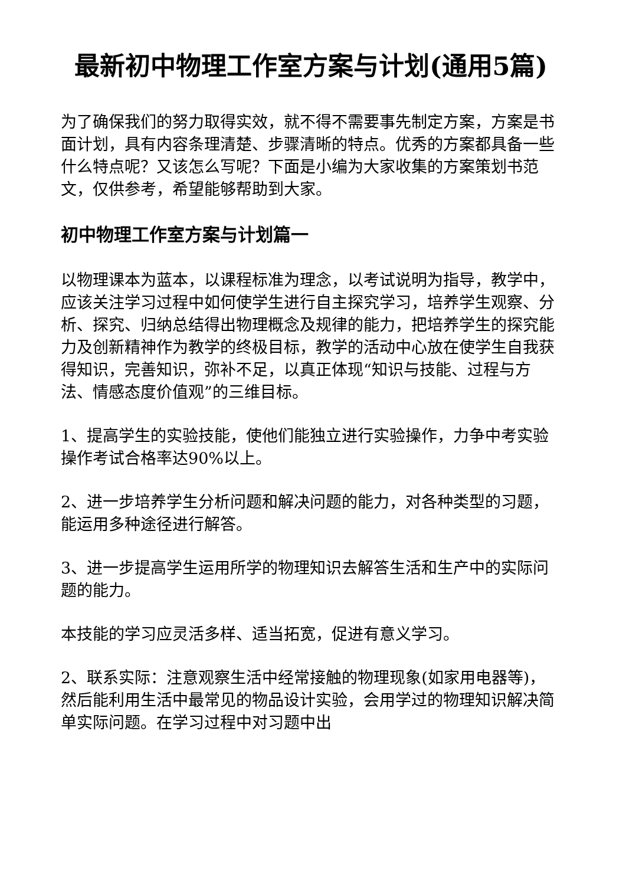最新初中物理工作室方案与计划(通用5篇)
为了确保我们的努力取得实效，就不得不需要事先制定方案，方案是书面计划，具有内容条理清楚、步骤清晰的特点。优秀的方案都具备一些什么特点呢？又该怎么写呢？下面是小编为大家收集的方案策划书范文，仅供参考，希望能够帮助到大家。
初中物理工作室方案与计划篇一
以物理课本为蓝本，以课程标准为理念，以考试说明为指导，教学中，应该关注学习过程中如何使学生进行自主探究学习，培养学生观察、分析、探究、归纳总结得出物理概念及规律的能力，把培养学生的探究能力及创新精神作为教学的终极目标，教学的活动中心放在使学生自我获得知识，完善知识，弥补不足，以真正体现“知识与技能、过程与方法、情感态度价值观”的三维目标。
1、提高学生的实验技能，使他们能独立进行实验操作，力争中考实验操作考试合格率达90%以上。
2、进一步培养学生分析问题和解决问题的能力，对各种类型的习题，能运用多种途径进行解答。
3、进一步提高学生运用所学的物理知识去解答生活和生产中的实际问题的能力。
本技能的学习应灵活多样、适当拓宽，促进有意义学习。
2、联系实际：注意观察生活中经常接触的物理现象(如家用电器等)，然后能利用生活中最常见的物品设计实验，会用学过的物理知识解决简单实际问题。在学习过程中对习题中出